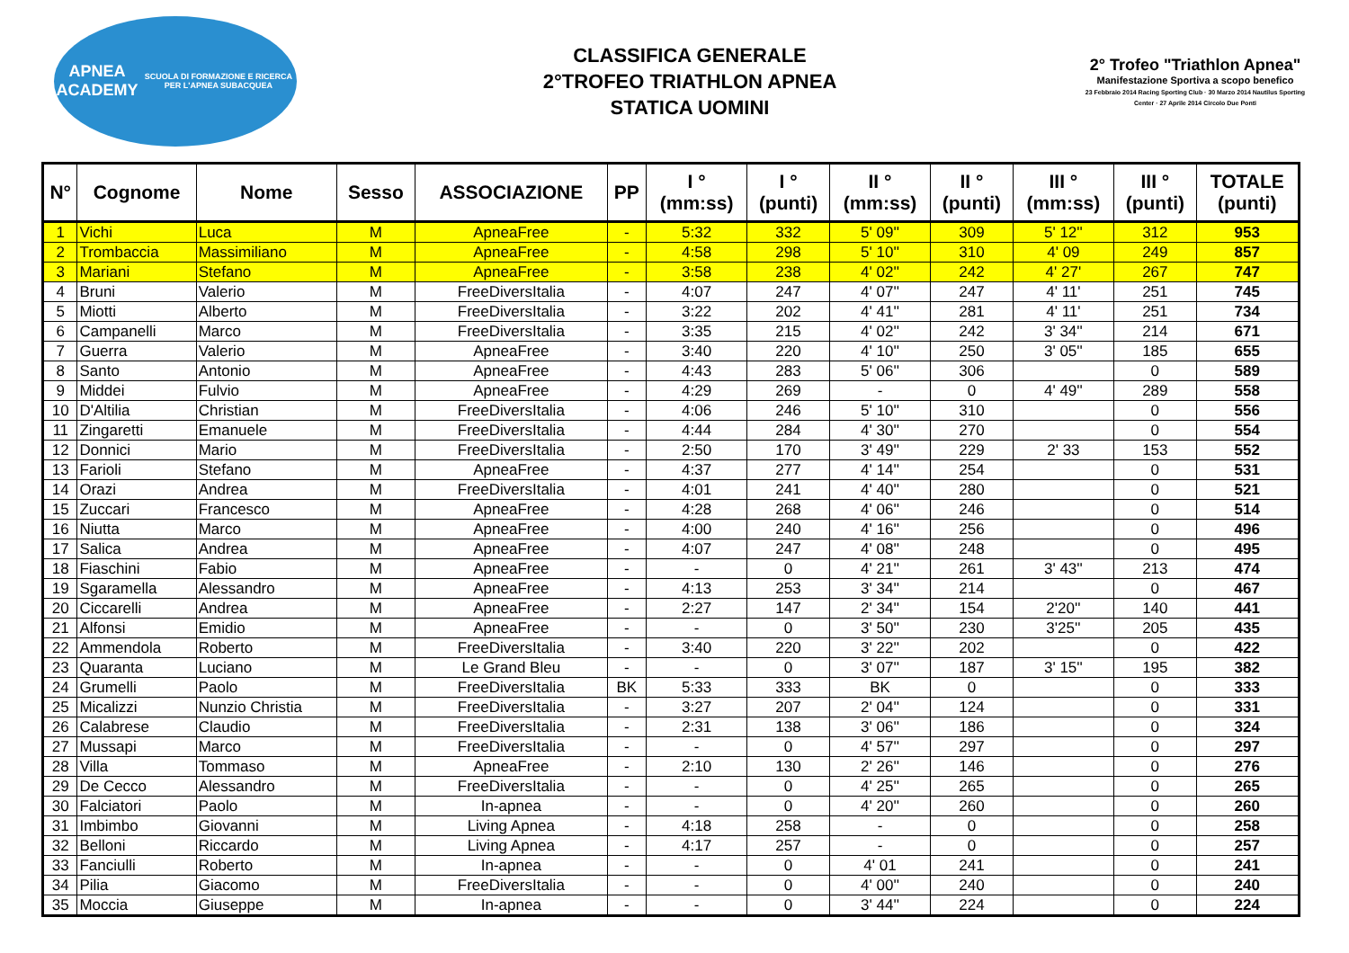APNEA ACADEMY
SCUOLA DI FORMAZIONE E RICERCA PER L'APNEA SUBACQUEA
CLASSIFICA GENERALE
2°TROFEO TRIATHLON APNEA
STATICA UOMINI
2° Trofeo "Triathlon Apnea"
Manifestazione Sportiva a scopo benefico
23 Febbraio 2014 Racing Sporting Club · 30 Marzo 2014 Nautilus Sporting Center · 27 Aprile 2014 Circolo Due Ponti
| N° | Cognome | Nome | Sesso | ASSOCIAZIONE | PP | I ° (mm:ss) | I ° (punti) | II ° (mm:ss) | II ° (punti) | III ° (mm:ss) | III ° (punti) | TOTALE (punti) |
| --- | --- | --- | --- | --- | --- | --- | --- | --- | --- | --- | --- | --- |
| 1 | Vichi | Luca | M | ApneaFree | - | 5:32 | 332 | 5' 09'' | 309 | 5' 12'' | 312 | 953 |
| 2 | Trombaccia | Massimiliano | M | ApneaFree | - | 4:58 | 298 | 5' 10'' | 310 | 4' 09 | 249 | 857 |
| 3 | Mariani | Stefano | M | ApneaFree | - | 3:58 | 238 | 4' 02'' | 242 | 4' 27' | 267 | 747 |
| 4 | Bruni | Valerio | M | FreeDiversItalia | - | 4:07 | 247 | 4' 07'' | 247 | 4' 11' | 251 | 745 |
| 5 | Miotti | Alberto | M | FreeDiversItalia | - | 3:22 | 202 | 4' 41'' | 281 | 4' 11' | 251 | 734 |
| 6 | Campanelli | Marco | M | FreeDiversItalia | - | 3:35 | 215 | 4' 02'' | 242 | 3' 34'' | 214 | 671 |
| 7 | Guerra | Valerio | M | ApneaFree | - | 3:40 | 220 | 4' 10'' | 250 | 3' 05'' | 185 | 655 |
| 8 | Santo | Antonio | M | ApneaFree | - | 4:43 | 283 | 5' 06'' | 306 | | 0 | 589 |
| 9 | Middei | Fulvio | M | ApneaFree | - | 4:29 | 269 | - | 0 | 4' 49'' | 289 | 558 |
| 10 | D'Altilia | Christian | M | FreeDiversItalia | - | 4:06 | 246 | 5' 10'' | 310 | | 0 | 556 |
| 11 | Zingaretti | Emanuele | M | FreeDiversItalia | - | 4:44 | 284 | 4' 30'' | 270 | | 0 | 554 |
| 12 | Donnici | Mario | M | FreeDiversItalia | - | 2:50 | 170 | 3' 49'' | 229 | 2' 33 | 153 | 552 |
| 13 | Farioli | Stefano | M | ApneaFree | - | 4:37 | 277 | 4' 14'' | 254 | | 0 | 531 |
| 14 | Orazi | Andrea | M | FreeDiversItalia | - | 4:01 | 241 | 4' 40'' | 280 | | 0 | 521 |
| 15 | Zuccari | Francesco | M | ApneaFree | - | 4:28 | 268 | 4' 06'' | 246 | | 0 | 514 |
| 16 | Niutta | Marco | M | ApneaFree | - | 4:00 | 240 | 4' 16'' | 256 | | 0 | 496 |
| 17 | Salica | Andrea | M | ApneaFree | - | 4:07 | 247 | 4' 08'' | 248 | | 0 | 495 |
| 18 | Fiaschini | Fabio | M | ApneaFree | - | - | 0 | 4' 21'' | 261 | 3' 43'' | 213 | 474 |
| 19 | Sgaramella | Alessandro | M | ApneaFree | - | 4:13 | 253 | 3' 34'' | 214 | | 0 | 467 |
| 20 | Ciccarelli | Andrea | M | ApneaFree | - | 2:27 | 147 | 2' 34'' | 154 | 2'20'' | 140 | 441 |
| 21 | Alfonsi | Emidio | M | ApneaFree | - | - | 0 | 3' 50'' | 230 | 3'25'' | 205 | 435 |
| 22 | Ammendola | Roberto | M | FreeDiversItalia | - | 3:40 | 220 | 3' 22'' | 202 | | 0 | 422 |
| 23 | Quaranta | Luciano | M | Le Grand Bleu | - | - | 0 | 3' 07'' | 187 | 3' 15'' | 195 | 382 |
| 24 | Grumelli | Paolo | M | FreeDiversItalia | BK | 5:33 | 333 | BK | 0 | | 0 | 333 |
| 25 | Micalizzi | Nunzio Christia | M | FreeDiversItalia | - | 3:27 | 207 | 2' 04'' | 124 | | 0 | 331 |
| 26 | Calabrese | Claudio | M | FreeDiversItalia | - | 2:31 | 138 | 3' 06'' | 186 | | 0 | 324 |
| 27 | Mussapi | Marco | M | FreeDiversItalia | - | - | 0 | 4' 57'' | 297 | | 0 | 297 |
| 28 | Villa | Tommaso | M | ApneaFree | - | 2:10 | 130 | 2' 26'' | 146 | | 0 | 276 |
| 29 | De Cecco | Alessandro | M | FreeDiversItalia | - | - | 0 | 4' 25'' | 265 | | 0 | 265 |
| 30 | Falciatori | Paolo | M | In-apnea | - | - | 0 | 4' 20'' | 260 | | 0 | 260 |
| 31 | Imbimbo | Giovanni | M | Living Apnea | - | 4:18 | 258 | - | 0 | | 0 | 258 |
| 32 | Belloni | Riccardo | M | Living Apnea | - | 4:17 | 257 | - | 0 | | 0 | 257 |
| 33 | Fanciulli | Roberto | M | In-apnea | - | - | 0 | 4' 01 | 241 | | 0 | 241 |
| 34 | Pilia | Giacomo | M | FreeDiversItalia | - | - | 0 | 4' 00'' | 240 | | 0 | 240 |
| 35 | Moccia | Giuseppe | M | In-apnea | - | - | 0 | 3' 44'' | 224 | | 0 | 224 |